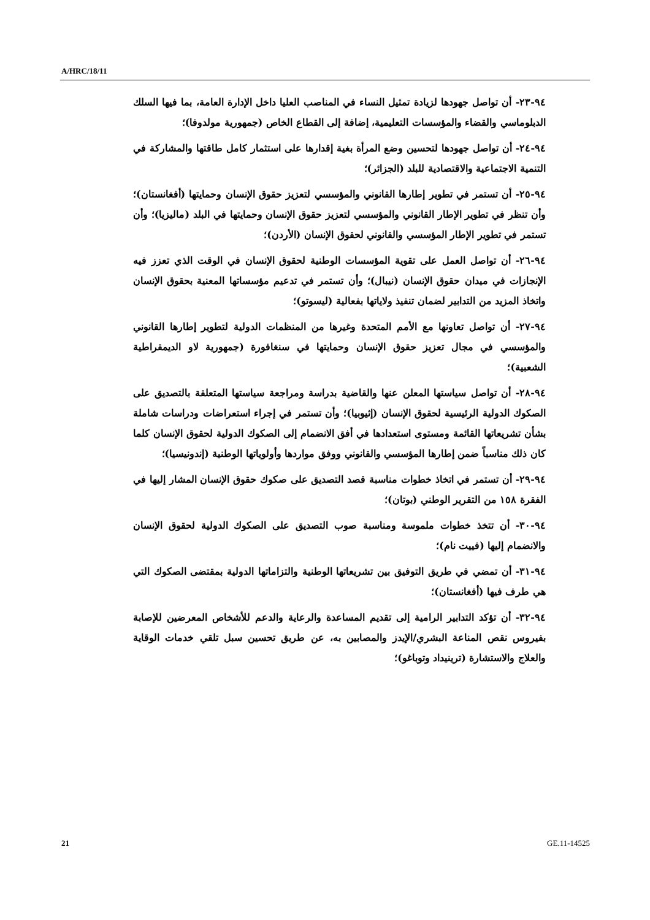A/HRC/18/11
٩٤-٢٣- أن تواصل جهودها لزيادة تمثيل النساء في المناصب العليا داخل الإدارة العامة، بما فيها السلك الدبلوماسي والقضاء والمؤسسات التعليمية، إضافة إلى القطاع الخاص (جمهورية مولدوفا)؛
٩٤-٢٤- أن تواصل جهودها لتحسين وضع المرأة بغية إقدارها على استثمار كامل طاقتها والمشاركة في التنمية الاجتماعية والاقتصادية للبلد (الجزائر)؛
٩٤-٢٥- أن تستمر في تطوير إطارها القانوني والمؤسسي لتعزيز حقوق الإنسان وحمايتها (أفغانستان)؛ وأن تنظر في تطوير الإطار القانوني والمؤسسي لتعزيز حقوق الإنسان وحمايتها في البلد (ماليزيا)؛ وأن تستمر في تطوير الإطار المؤسسي والقانوني لحقوق الإنسان (الأردن)؛
٩٤-٢٦- أن تواصل العمل على تقوية المؤسسات الوطنية لحقوق الإنسان في الوقت الذي تعزز فيه الإنجازات في ميدان حقوق الإنسان (نيبال)؛ وأن تستمر في تدعيم مؤسساتها المعنية بحقوق الإنسان واتخاذ المزيد من التدابير لضمان تنفيذ ولاياتها بفعالية (ليسوتو)؛
٩٤-٢٧- أن تواصل تعاونها مع الأمم المتحدة وغيرها من المنظمات الدولية لتطوير إطارها القانوني والمؤسسي في مجال تعزيز حقوق الإنسان وحمايتها في سنغافورة (جمهورية لاو الديمقراطية الشعبية)؛
٩٤-٢٨- أن تواصل سياستها المعلن عنها والقاضية بدراسة ومراجعة سياستها المتعلقة بالتصديق على الصكوك الدولية الرئيسية لحقوق الإنسان (إثيوبيا)؛ وأن تستمر في إجراء استعراضات ودراسات شاملة بشأن تشريعاتها القائمة ومستوى استعدادها في أفق الانضمام إلى الصكوك الدولية لحقوق الإنسان كلما كان ذلك مناسباً ضمن إطارها المؤسسي والقانوني ووفق مواردها وأولوياتها الوطنية (إندونيسيا)؛
٩٤-٢٩- أن تستمر في اتخاذ خطوات مناسبة قصد التصديق على صكوك حقوق الإنسان المشار إليها في الفقرة ١٥٨ من التقرير الوطني (بوتان)؛
٩٤-٣٠- أن تتخذ خطوات ملموسة ومناسبة صوب التصديق على الصكوك الدولية لحقوق الإنسان والانضمام إليها (فييت نام)؛
٩٤-٣١- أن تمضي في طريق التوفيق بين تشريعاتها الوطنية والتزاماتها الدولية بمقتضى الصكوك التي هي طرف فيها (أفغانستان)؛
٩٤-٣٢- أن تؤكد التدابير الرامية إلى تقديم المساعدة والرعاية والدعم للأشخاص المعرضين للإصابة بفيروس نقص المناعة البشري/الإيدز والمصابين به، عن طريق تحسين سبل تلقي خدمات الوقاية والعلاج والاستشارة (ترينيداد وتوباغو)؛
21 GE.11-14525